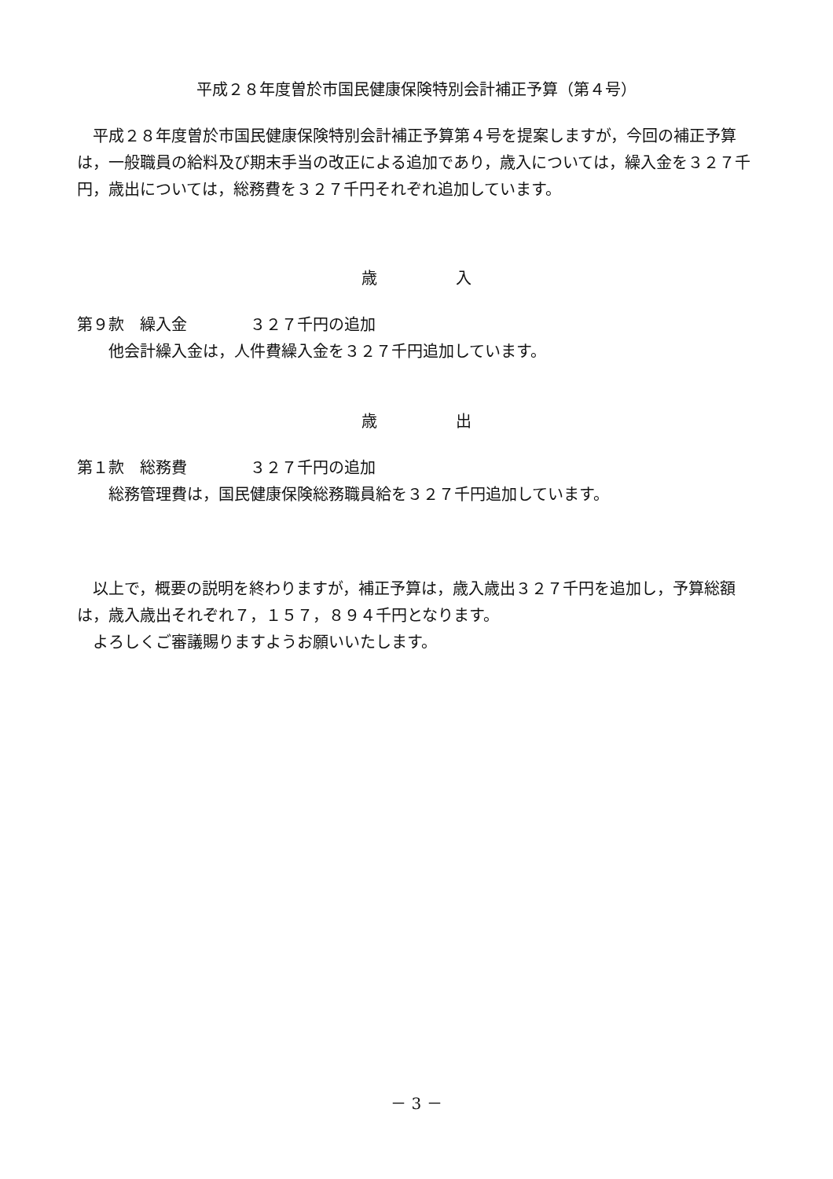平成２８年度曽於市国民健康保険特別会計補正予算（第４号）
　平成２８年度曽於市国民健康保険特別会計補正予算第４号を提案しますが，今回の補正予算は，一般職員の給料及び期末手当の改正による追加であり，歳入については，繰入金を３２７千円，歳出については，総務費を３２７千円それぞれ追加しています。
歳　　　　　入
第９款　繰入金　　　　３２７千円の追加
　　他会計繰入金は，人件費繰入金を３２７千円追加しています。
歳　　　　　出
第１款　総務費　　　　３２７千円の追加
　　総務管理費は，国民健康保険総務職員給を３２７千円追加しています。
　以上で，概要の説明を終わりますが，補正予算は，歳入歳出３２７千円を追加し，予算総額は，歳入歳出それぞれ７，１５７，８９４千円となります。
　よろしくご審議賜りますようお願いいたします。
－ 3 －